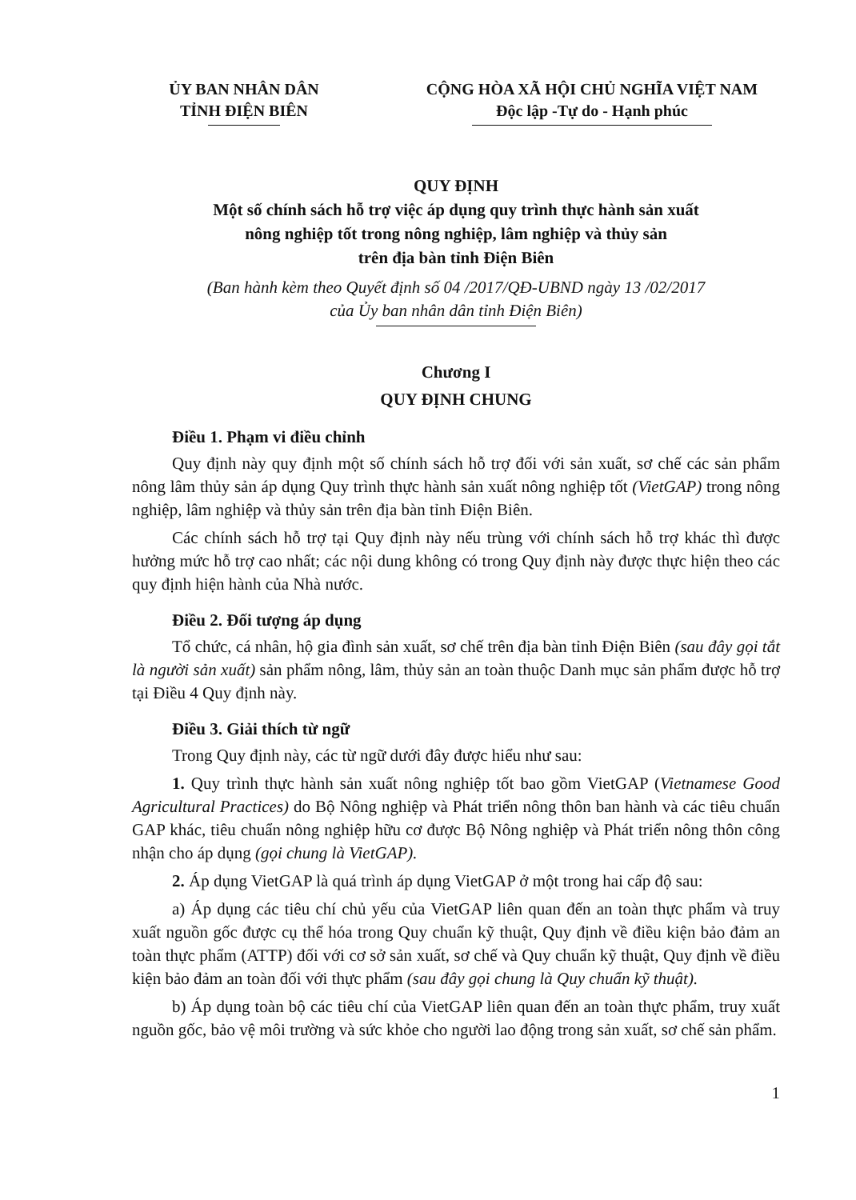ỦY BAN NHÂN DÂN
TỈNH ĐIỆN BIÊN
CỘNG HÒA XÃ HỘI CHỦ NGHĨA VIỆT NAM
Độc lập -Tự do - Hạnh phúc
QUY ĐỊNH
Một số chính sách hỗ trợ việc áp dụng quy trình thực hành sản xuất
nông nghiệp tốt trong nông nghiệp, lâm nghiệp và thủy sản
trên địa bàn tỉnh Điện Biên
(Ban hành kèm theo Quyết định số 04 /2017/QĐ-UBND ngày 13 /02/2017
của Ủy ban nhân dân tỉnh Điện Biên)
Chương I
QUY ĐỊNH CHUNG
Điều 1. Phạm vi điều chỉnh
Quy định này quy định một số chính sách hỗ trợ đối với sản xuất, sơ chế các sản phẩm nông lâm thủy sản áp dụng Quy trình thực hành sản xuất nông nghiệp tốt (VietGAP) trong nông nghiệp, lâm nghiệp và thủy sản trên địa bàn tỉnh Điện Biên.
Các chính sách hỗ trợ tại Quy định này nếu trùng với chính sách hỗ trợ khác thì được hưởng mức hỗ trợ cao nhất; các nội dung không có trong Quy định này được thực hiện theo các quy định hiện hành của Nhà nước.
Điều 2. Đối tượng áp dụng
Tổ chức, cá nhân, hộ gia đình sản xuất, sơ chế trên địa bàn tỉnh Điện Biên (sau đây gọi tắt là người sản xuất) sản phẩm nông, lâm, thủy sản an toàn thuộc Danh mục sản phẩm được hỗ trợ tại Điều 4 Quy định này.
Điều 3. Giải thích từ ngữ
Trong Quy định này, các từ ngữ dưới đây được hiểu như sau:
1. Quy trình thực hành sản xuất nông nghiệp tốt bao gồm VietGAP (Vietnamese Good Agricultural Practices) do Bộ Nông nghiệp và Phát triển nông thôn ban hành và các tiêu chuẩn GAP khác, tiêu chuẩn nông nghiệp hữu cơ được Bộ Nông nghiệp và Phát triển nông thôn công nhận cho áp dụng (gọi chung là VietGAP).
2. Áp dụng VietGAP là quá trình áp dụng VietGAP ở một trong hai cấp độ sau:
a) Áp dụng các tiêu chí chủ yếu của VietGAP liên quan đến an toàn thực phẩm và truy xuất nguồn gốc được cụ thể hóa trong Quy chuẩn kỹ thuật, Quy định về điều kiện bảo đảm an toàn thực phẩm (ATTP) đối với cơ sở sản xuất, sơ chế và Quy chuẩn kỹ thuật, Quy định về điều kiện bảo đảm an toàn đối với thực phẩm (sau đây gọi chung là Quy chuẩn kỹ thuật).
b) Áp dụng toàn bộ các tiêu chí của VietGAP liên quan đến an toàn thực phẩm, truy xuất nguồn gốc, bảo vệ môi trường và sức khỏe cho người lao động trong sản xuất, sơ chế sản phẩm.
1